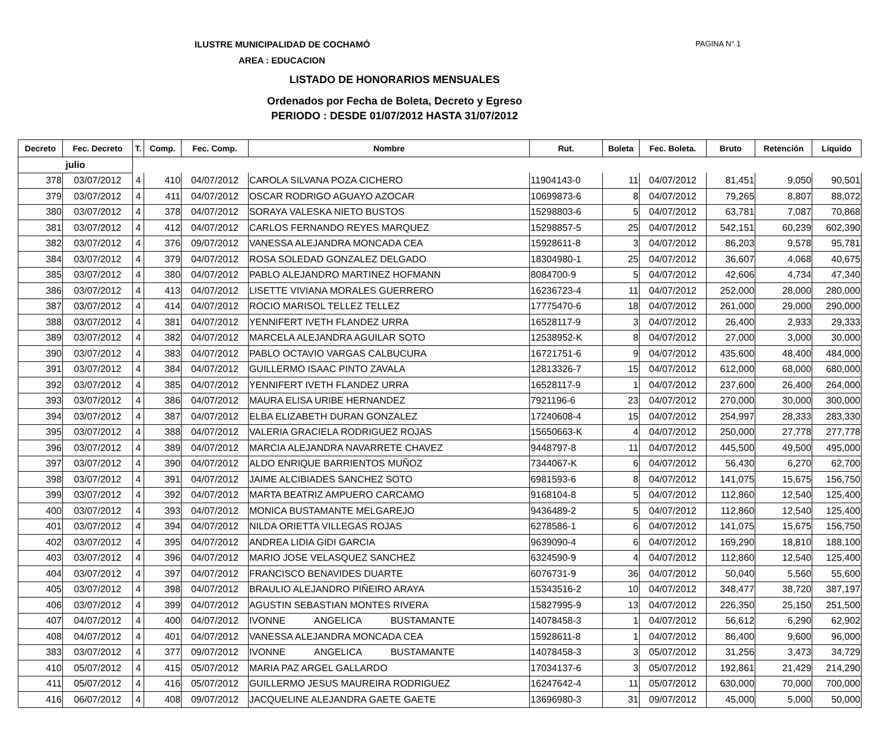ILUSTRE MUNICIPALIDAD DE COCHAMÓ
PAGINA N° 1
AREA : EDUCACION
LISTADO DE HONORARIOS MENSUALES
Ordenados por Fecha de Boleta, Decreto y Egreso
PERIODO : DESDE 01/07/2012 HASTA 31/07/2012
| Decreto | Fec. Decreto | T. | Comp. | Fec. Comp. | Nombre | Rut. | Boleta | Fec. Boleta. | Bruto | Retención | Liquido |
| --- | --- | --- | --- | --- | --- | --- | --- | --- | --- | --- | --- |
| julio | | | | | | | | | | | |
| 378 | 03/07/2012 | 4 | 410 | 04/07/2012 | CAROLA SILVANA POZA CICHERO | 11904143-0 | 11 | 04/07/2012 | 81,451 | 9,050 | 90,501 |
| 379 | 03/07/2012 | 4 | 411 | 04/07/2012 | OSCAR RODRIGO AGUAYO AZOCAR | 10699873-6 | 8 | 04/07/2012 | 79,265 | 8,807 | 88,072 |
| 380 | 03/07/2012 | 4 | 378 | 04/07/2012 | SORAYA VALESKA NIETO BUSTOS | 15298803-6 | 5 | 04/07/2012 | 63,781 | 7,087 | 70,868 |
| 381 | 03/07/2012 | 4 | 412 | 04/07/2012 | CARLOS FERNANDO REYES MARQUEZ | 15298857-5 | 25 | 04/07/2012 | 542,151 | 60,239 | 602,390 |
| 382 | 03/07/2012 | 4 | 376 | 09/07/2012 | VANESSA ALEJANDRA MONCADA CEA | 15928611-8 | 3 | 04/07/2012 | 86,203 | 9,578 | 95,781 |
| 384 | 03/07/2012 | 4 | 379 | 04/07/2012 | ROSA SOLEDAD GONZALEZ DELGADO | 18304980-1 | 25 | 04/07/2012 | 36,607 | 4,068 | 40,675 |
| 385 | 03/07/2012 | 4 | 380 | 04/07/2012 | PABLO ALEJANDRO MARTINEZ HOFMANN | 8084700-9 | 5 | 04/07/2012 | 42,606 | 4,734 | 47,340 |
| 386 | 03/07/2012 | 4 | 413 | 04/07/2012 | LISETTE VIVIANA MORALES GUERRERO | 16236723-4 | 11 | 04/07/2012 | 252,000 | 28,000 | 280,000 |
| 387 | 03/07/2012 | 4 | 414 | 04/07/2012 | ROCIO MARISOL TELLEZ TELLEZ | 17775470-6 | 18 | 04/07/2012 | 261,000 | 29,000 | 290,000 |
| 388 | 03/07/2012 | 4 | 381 | 04/07/2012 | YENNIFERT IVETH FLANDEZ URRA | 16528117-9 | 3 | 04/07/2012 | 26,400 | 2,933 | 29,333 |
| 389 | 03/07/2012 | 4 | 382 | 04/07/2012 | MARCELA ALEJANDRA AGUILAR SOTO | 12538952-K | 8 | 04/07/2012 | 27,000 | 3,000 | 30,000 |
| 390 | 03/07/2012 | 4 | 383 | 04/07/2012 | PABLO OCTAVIO VARGAS CALBUCURA | 16721751-6 | 9 | 04/07/2012 | 435,600 | 48,400 | 484,000 |
| 391 | 03/07/2012 | 4 | 384 | 04/07/2012 | GUILLERMO ISAAC PINTO ZAVALA | 12813326-7 | 15 | 04/07/2012 | 612,000 | 68,000 | 680,000 |
| 392 | 03/07/2012 | 4 | 385 | 04/07/2012 | YENNIFERT IVETH FLANDEZ URRA | 16528117-9 | 1 | 04/07/2012 | 237,600 | 26,400 | 264,000 |
| 393 | 03/07/2012 | 4 | 386 | 04/07/2012 | MAURA ELISA URIBE HERNANDEZ | 7921196-6 | 23 | 04/07/2012 | 270,000 | 30,000 | 300,000 |
| 394 | 03/07/2012 | 4 | 387 | 04/07/2012 | ELBA ELIZABETH DURAN GONZALEZ | 17240608-4 | 15 | 04/07/2012 | 254,997 | 28,333 | 283,330 |
| 395 | 03/07/2012 | 4 | 388 | 04/07/2012 | VALERIA GRACIELA RODRIGUEZ ROJAS | 15650663-K | 4 | 04/07/2012 | 250,000 | 27,778 | 277,778 |
| 396 | 03/07/2012 | 4 | 389 | 04/07/2012 | MARCIA ALEJANDRA NAVARRETE CHAVEZ | 9448797-8 | 11 | 04/07/2012 | 445,500 | 49,500 | 495,000 |
| 397 | 03/07/2012 | 4 | 390 | 04/07/2012 | ALDO ENRIQUE BARRIENTOS MUÑOZ | 7344067-K | 6 | 04/07/2012 | 56,430 | 6,270 | 62,700 |
| 398 | 03/07/2012 | 4 | 391 | 04/07/2012 | JAIME ALCIBIADES SANCHEZ SOTO | 6981593-6 | 8 | 04/07/2012 | 141,075 | 15,675 | 156,750 |
| 399 | 03/07/2012 | 4 | 392 | 04/07/2012 | MARTA BEATRIZ AMPUERO CARCAMO | 9168104-8 | 5 | 04/07/2012 | 112,860 | 12,540 | 125,400 |
| 400 | 03/07/2012 | 4 | 393 | 04/07/2012 | MONICA BUSTAMANTE MELGAREJO | 9436489-2 | 5 | 04/07/2012 | 112,860 | 12,540 | 125,400 |
| 401 | 03/07/2012 | 4 | 394 | 04/07/2012 | NILDA ORIETTA VILLEGAS ROJAS | 6278586-1 | 6 | 04/07/2012 | 141,075 | 15,675 | 156,750 |
| 402 | 03/07/2012 | 4 | 395 | 04/07/2012 | ANDREA LIDIA GIDI GARCIA | 9639090-4 | 6 | 04/07/2012 | 169,290 | 18,810 | 188,100 |
| 403 | 03/07/2012 | 4 | 396 | 04/07/2012 | MARIO JOSE VELASQUEZ SANCHEZ | 6324590-9 | 4 | 04/07/2012 | 112,860 | 12,540 | 125,400 |
| 404 | 03/07/2012 | 4 | 397 | 04/07/2012 | FRANCISCO BENAVIDES DUARTE | 6076731-9 | 36 | 04/07/2012 | 50,040 | 5,560 | 55,600 |
| 405 | 03/07/2012 | 4 | 398 | 04/07/2012 | BRAULIO ALEJANDRO PIÑEIRO ARAYA | 15343516-2 | 10 | 04/07/2012 | 348,477 | 38,720 | 387,197 |
| 406 | 03/07/2012 | 4 | 399 | 04/07/2012 | AGUSTIN SEBASTIAN MONTES RIVERA | 15827995-9 | 13 | 04/07/2012 | 226,350 | 25,150 | 251,500 |
| 407 | 04/07/2012 | 4 | 400 | 04/07/2012 | IVONNE ANGELICA BUSTAMANTE | 14078458-3 | 1 | 04/07/2012 | 56,612 | 6,290 | 62,902 |
| 408 | 04/07/2012 | 4 | 401 | 04/07/2012 | VANESSA ALEJANDRA MONCADA CEA | 15928611-8 | 1 | 04/07/2012 | 86,400 | 9,600 | 96,000 |
| 383 | 03/07/2012 | 4 | 377 | 09/07/2012 | IVONNE ANGELICA BUSTAMANTE | 14078458-3 | 3 | 05/07/2012 | 31,256 | 3,473 | 34,729 |
| 410 | 05/07/2012 | 4 | 415 | 05/07/2012 | MARIA PAZ ARGEL GALLARDO | 17034137-6 | 3 | 05/07/2012 | 192,861 | 21,429 | 214,290 |
| 411 | 05/07/2012 | 4 | 416 | 05/07/2012 | GUILLERMO JESUS MAUREIRA RODRIGUEZ | 16247642-4 | 11 | 05/07/2012 | 630,000 | 70,000 | 700,000 |
| 416 | 06/07/2012 | 4 | 408 | 09/07/2012 | JACQUELINE ALEJANDRA GAETE GAETE | 13696980-3 | 31 | 09/07/2012 | 45,000 | 5,000 | 50,000 |